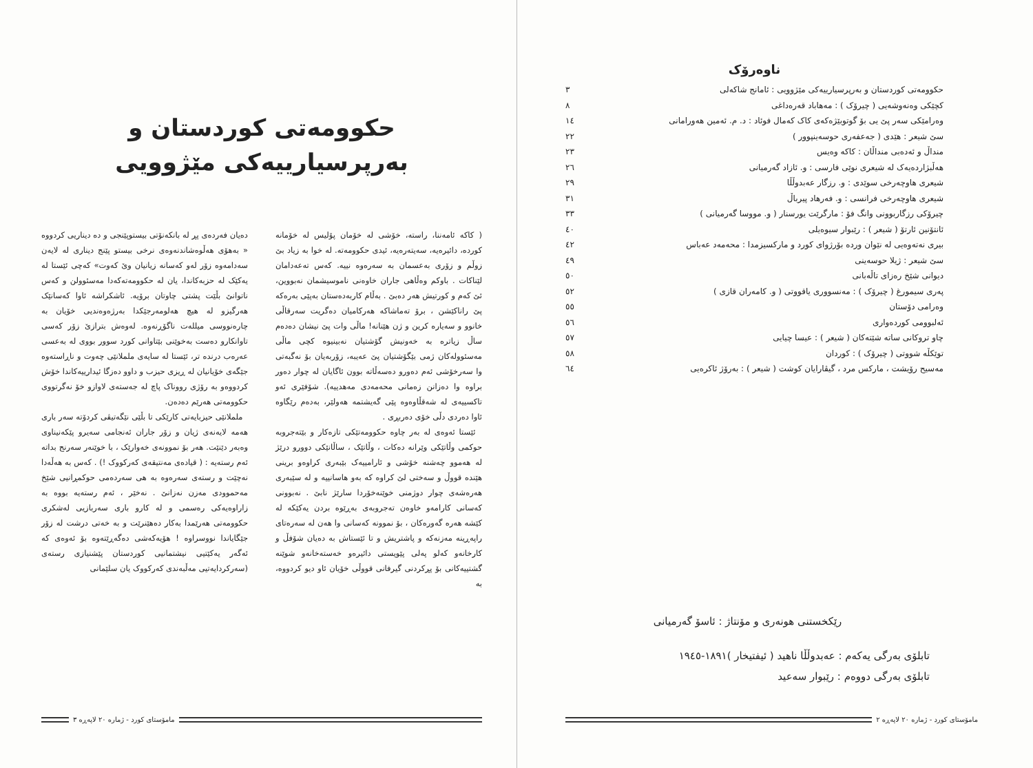ناوەرۆک
حکوومەتی کوردستان و بەرپرسیارییەکی مێژوویی : ئامانج شاکەلی ٣
کچێکی وەنەوشەیی ( چیرۆک ) : مەهاباد قەرەداغی ٨
وەرامێکی سەر پێ یی بۆ گوتوبێژەکەی کاک کەمال فوئاد : د. م. ئەمین هەورامانی ١٤
سێ شیعر : هێدی ( جەعفەری حوسەینپوور ) ٢٢
منداڵ و ئەدەبی منداڵان : کاکە وەیس ٢٣
هەڵبژاردەیەک لە شیعری نوێی فارسی : و. ئازاد گەرمیانی ٢٦
شیعری هاوچەرخی سوێدی : و. رزگار عەبدوڵڵا ٢٩
شیعری هاوچەرخی فرانسی : و. فەرهاد پیرباڵ ٣١
چیرۆکی رزگاربوونی وانگ فۆ : مارگرێت یورسنار ( و. مووسا گەرمیانی ) ٣٣
ئانتۆنین ئارتۆ ( شیعر ) : رێبوار سیوەیلی ٤٠
بیری نەتەوەیی لە نێوان وردە بۆرژوای کورد و مارکسیزمدا : محەمەد عەباس ٤٢
سێ شیعر : ژیلا حوسەینی ٤٩
دیوانی شێخ رەزای تاڵەبانی ٥٠
پەری سیمورغ ( چیرۆک ) : مەنسووری یاقووتی ( و. کامەران قازی ) ٥٢
وەرامی دۆستان ٥٥
ئەلبوومی کوردەواری ٥٦
چاو تروکانی ساتە شێتەکان ( شیعر ) : عیسا چیایی ٥٧
توێکڵە شووتی ( چیرۆک ) : کوردان ٥٨
مەسیح رۆیشت ، مارکس مرد ، گیڤارایان کوشت ( شیعر ) : بەرۆژ ئاکرەیی ٦٤
رێکخستنی هونەری و مۆنتاژ : ئاسۆ گەرمیانی
تابلۆی بەرگی یەکەم : عەبدوڵڵا ناهید ( ئیفتیخار )١٨٩١-١٩٤٥
تابلۆی بەرگی دووەم : رێبوار سەعید
مامۆستای کورد - ژمارە ٢٠ لاپەڕە ٢
حکوومەتی کوردستان و
بەرپرسیارییەکی مێژوویی
( کاکە ئامەننا، راستە، خۆشی لە خۆمان پۆلیس لە خۆمانە کوردە، دائیرەیە، سەیتەرەیە، ئیدی حکوومەتە. لە خوا بە زیاد بێ زوڵم و زۆری بەعسمان بە سەرەوە نییە. کەس تەعەدامان لێناکات . باوکم وەڵاهی جاران خاوەنی ناموسیشمان نەبووین، ئێ کەم و کورتیش هەر دەبێ . بەڵام کاربەدەستان بەپێی بەرەکە پێ راناکێشن ، برۆ تەماشاکە هەرکامیان دەگریت سەرقاڵی خانوو و سەیارە کرین و ژن هێنانە! ماڵی وات پێ نیشان دەدەم ساڵ زیاترە بە خەونیش گۆشتیان نەبینیوە کچی ماڵی مەسئوولەکان ژمی بێگۆشتیان پێ عەیبە، زۆربەیان بۆ نەگبەتی وا سەرخۆشی ئەم دەورو دەسەڵاتە بوون ئاگایان لە چوار دەور براوە وا دەزانن زەمانی محەمەدی مەهدییە). شۆفێری ئەو تاکسییەی لە شەقڵاوەوە پێی گەیشتمە هەولێر، بەدەم رێگاوە ئاوا دەردی دڵی خۆی دەربڕی .
ئێستا ئەوەی لە بەر چاوە حکوومەتێکی تازەکار و بێتەجروبە حوکمی وڵاتێکی وێرانە دەکات ، وڵاتێک ، ساڵانێکی دوورو درێژ لە هەموو چەشنە خۆشی و ئارامییەک بێبەری کراوەو برینی هێندە قووڵ و سەختی لێ کراوە کە بەو هاسانییە و لە سێبەری هەرەشەی چوار دوژمنی خوێنەخۆردا سارێژ نابێ . نەبوونی کەسانی کارامەو خاوەن تەجروبەی بەڕێوە بردن یەکێکە لە کێشە هەرە گەورەکان ، بۆ نموونە کەسانی وا هەن لە سەرەتای راپەڕینە مەزنەکە و پاشتریش و تا ئێستاش بە دەیان شۆفڵ و کارخانەو کەلو پەلی پێویستی دائیرەو خەستەخانەو شوێنە گشتییەکانی بۆ پڕکردنی گیرفانی قووڵی خۆیان ئاو دیو کردووە، بە
دەیان فەردەی پڕ لە بانکەنۆتی بیستوپێنجی و دە دیناریی کردووە « بەهۆی هەڵوەشاندنەوەی نرخی بیستو پێنج دیناری لە لایەن سەدامەوە زۆر لەو کەسانە زیانیان وێ کەوت» کەچی ئێستا لە یەکێک لە حزبەکاندا، یان لە حکوومەتەکەدا مەسئوولن و کەس ناتوانێ بڵێت پشتی چاوتان برۆیە. ئاشکراشە ئاوا کەسانێک هەرگیزو لە هیچ هەلومەرجێکدا بەرژەوەندیی خۆیان بە چارەنووسی میللەت ناگۆڕنەوە. لەوەش بترازێ زۆر کەسی تاوانکارو دەست بەخوێنی بێتاوانی کورد سوور بووی لە بەعسی عەرەب درندە تر، ئێستا لە سایەی ململانێی چەوت و ناڕاستەوە جێگەی خۆیانیان لە ڕیزی حیزب و داوو دەزگا ئیدارییەکاندا خۆش کردووەو بە رۆژی رووناک پاچ لە جەستەی لاوازو خۆ نەگرتووی حکوومەتی هەرێم دەدەن.
ململانێی حیزبایەتی کارێکی تا بڵێی نێگەتیڤی کردۆتە سەر باری هەمە لایەنەی ژیان و زۆر جاران ئەنجامی سەیرو پێکەنیناوی وەبەر دێنێت. هەر بۆ نموونەی خەوارێک ، با خوێنەر سەرنج بداتە ئەم رستەیە : ( قیادەی مەنتیقەی کەرکووک !) . کەس بە هەڵەدا نەچێت و رستەی سەرەوە بە هی سەردەمی حوکمڕانیی شێخ مەحموودی مەزن نەزانێ . نەخێر ، ئەم رستەیە بووە بە زاراوەیەکی رەسمی و لە کارو باری سەربازیی لەشکری حکوومەتی هەرێمدا بەکار دەهێنرێت و بە خەتی درشت لە زۆر جێگایاندا نووسراوە ! هۆیەکەشی دەگەڕێتەوە بۆ ئەوەی کە ئەگەر یەکێتیی نیشتمانیی کوردستان پێشنیازی رستەی (سەرکردایەتیی مەڵبەندی کەرکووک یان سلێمانی
مامۆستای کورد - ژمارە ٢٠ لاپەڕە ٣